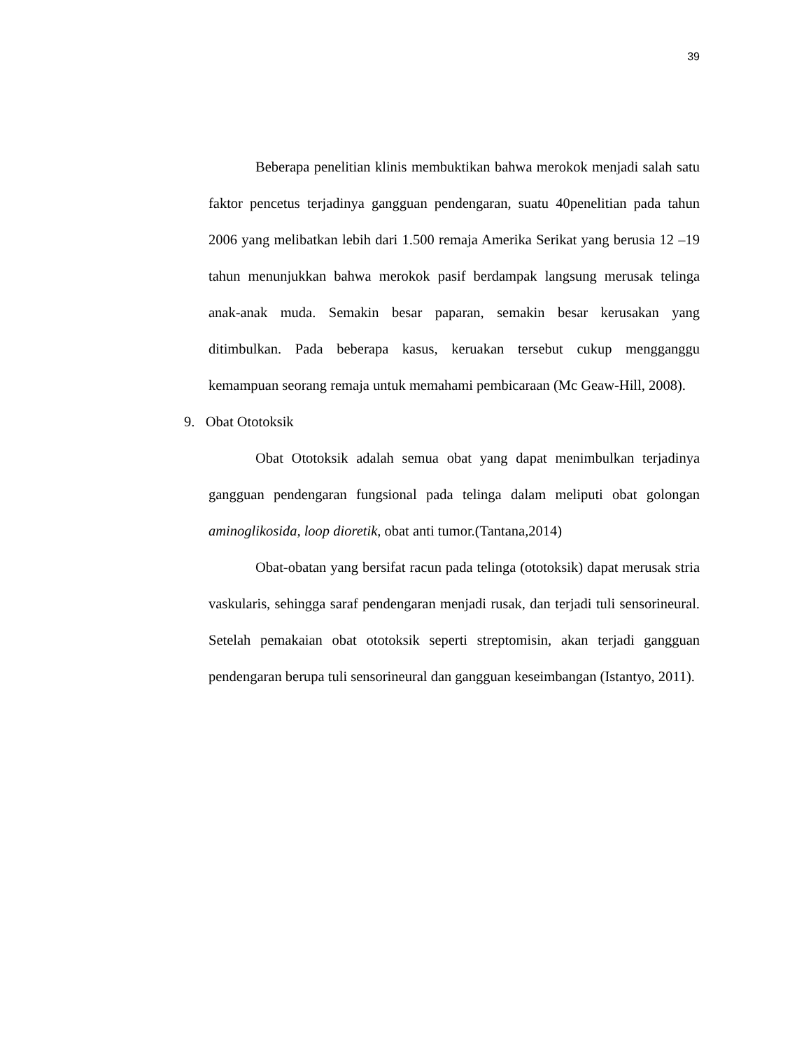39
Beberapa penelitian klinis membuktikan bahwa merokok menjadi salah satu faktor pencetus terjadinya gangguan pendengaran, suatu 40penelitian pada tahun 2006 yang melibatkan lebih dari 1.500 remaja Amerika Serikat yang berusia 12 –19 tahun menunjukkan bahwa merokok pasif berdampak langsung merusak telinga anak-anak muda. Semakin besar paparan, semakin besar kerusakan yang ditimbulkan. Pada beberapa kasus, keruakan tersebut cukup mengganggu kemampuan seorang remaja untuk memahami pembicaraan (Mc Geaw-Hill, 2008).
9. Obat Ototoksik
Obat Ototoksik adalah semua obat yang dapat menimbulkan terjadinya gangguan pendengaran fungsional pada telinga dalam meliputi obat golongan aminoglikosida, loop dioretik, obat anti tumor.(Tantana,2014)
Obat-obatan yang bersifat racun pada telinga (ototoksik) dapat merusak stria vaskularis, sehingga saraf pendengaran menjadi rusak, dan terjadi tuli sensorineural. Setelah pemakaian obat ototoksik seperti streptomisin, akan terjadi gangguan pendengaran berupa tuli sensorineural dan gangguan keseimbangan (Istantyo, 2011).